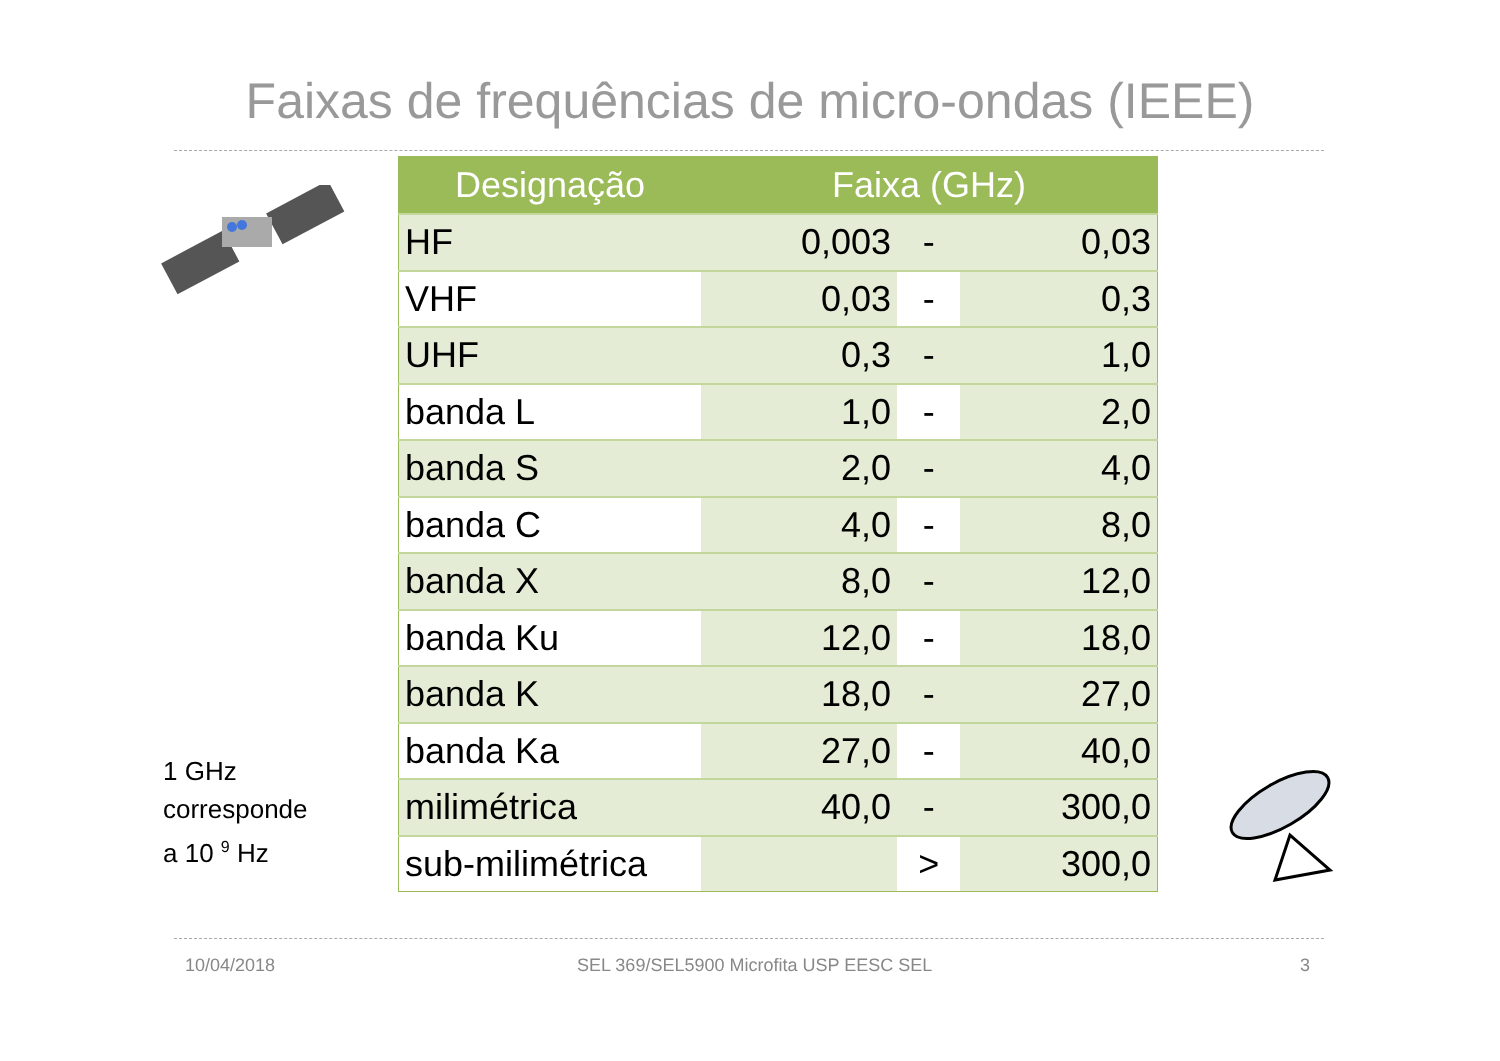Faixas de frequências de micro-ondas (IEEE)
| Designação | Faixa (GHz) | | |
| --- | --- | --- | --- |
| HF | 0,003 | - | 0,03 |
| VHF | 0,03 | - | 0,3 |
| UHF | 0,3 | - | 1,0 |
| banda L | 1,0 | - | 2,0 |
| banda S | 2,0 | - | 4,0 |
| banda C | 4,0 | - | 8,0 |
| banda X | 8,0 | - | 12,0 |
| banda Ku | 12,0 | - | 18,0 |
| banda K | 18,0 | - | 27,0 |
| banda Ka | 27,0 | - | 40,0 |
| milimétrica | 40,0 | - | 300,0 |
| sub-milimétrica | | > | 300,0 |
1 GHz
corresponde
a 10 <sup>9</sup> Hz
10/04/2018
SEL 369/SEL5900 Microfita USP EESC SEL
3